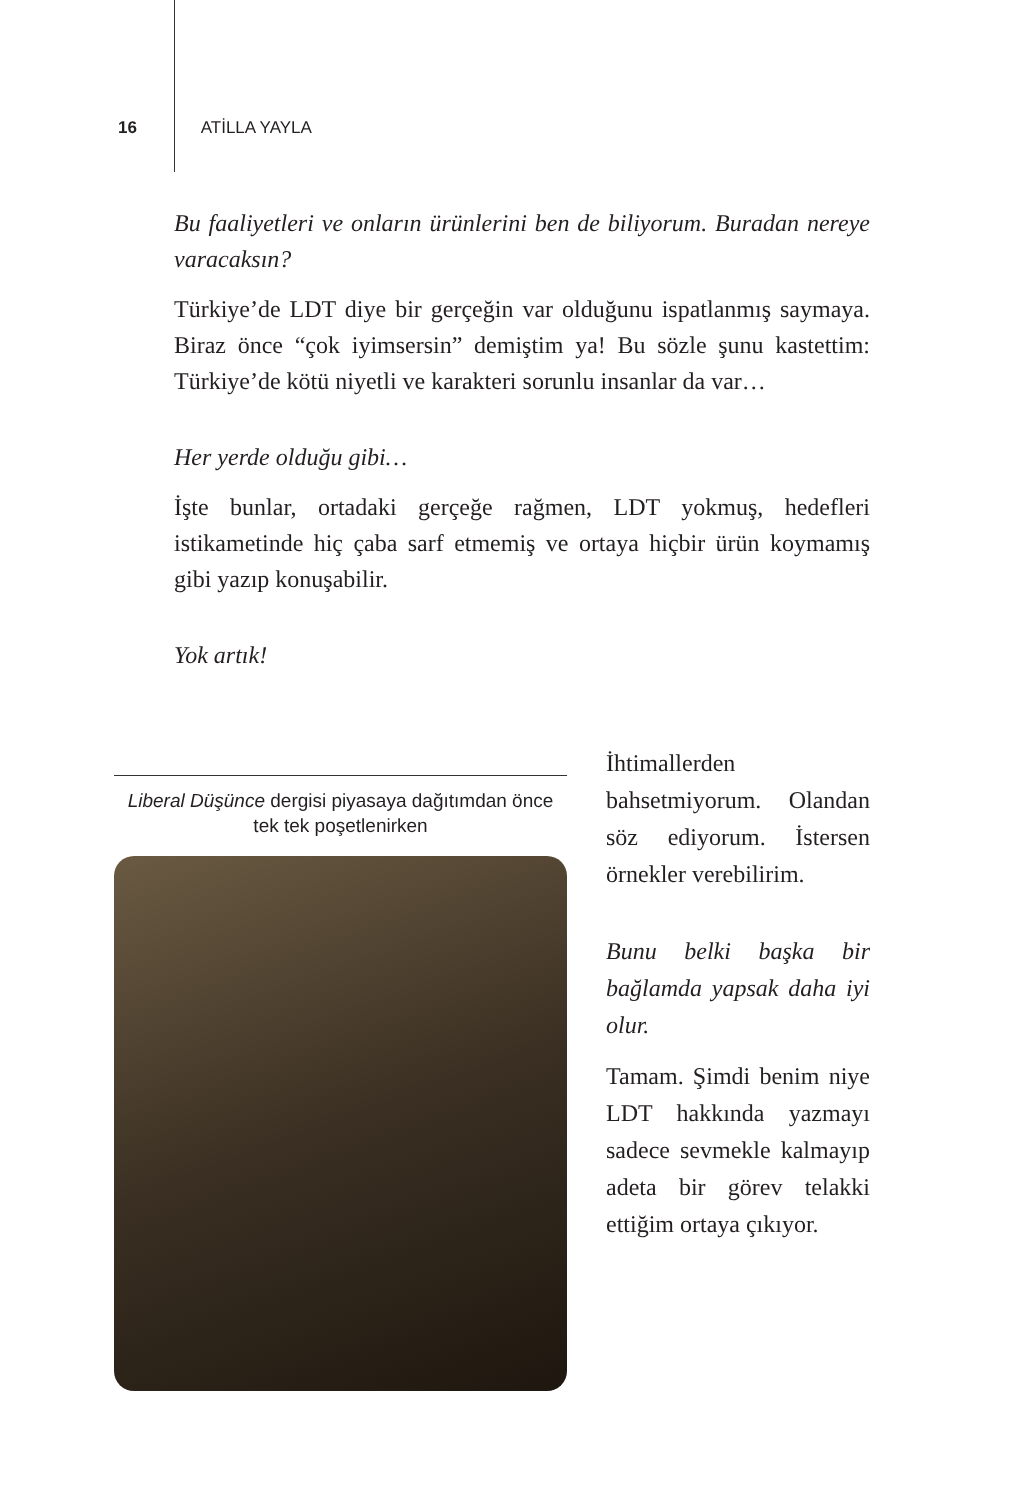16 ATİLLA YAYLA
Bu faaliyetleri ve onların ürünlerini ben de biliyorum. Buradan nereye varacaksın?
Türkiye’de LDT diye bir gerçeğin var olduğunu ispatlanmış saymaya. Biraz önce “çok iyimsersin” demiştim ya! Bu sözle şunu kastettim: Türkiye’de kötü niyetli ve karakteri sorunlu insanlar da var…
Her yerde olduğu gibi…
İşte bunlar, ortadaki gerçeğe rağmen, LDT yokmuş, hedefleri istikametinde hiç çaba sarf etmemiş ve ortaya hiçbir ürün koymamış gibi yazıp konuşabilir.
Yok artık!
Liberal Düşünce dergisi piyasaya dağıtımdan önce tek tek poşetlenirken
İhtimallerden bahsetmiyorum. Olandan söz ediyorum. İstersen örnekler verebilirim.
Bunu belki başka bir bağlamda yapsak daha iyi olur.
Tamam. Şimdi benim niye LDT hakkında yazmayı sadece sevmekle kalmayıp adeta bir görev telakki ettiğim ortaya çıkıyor.